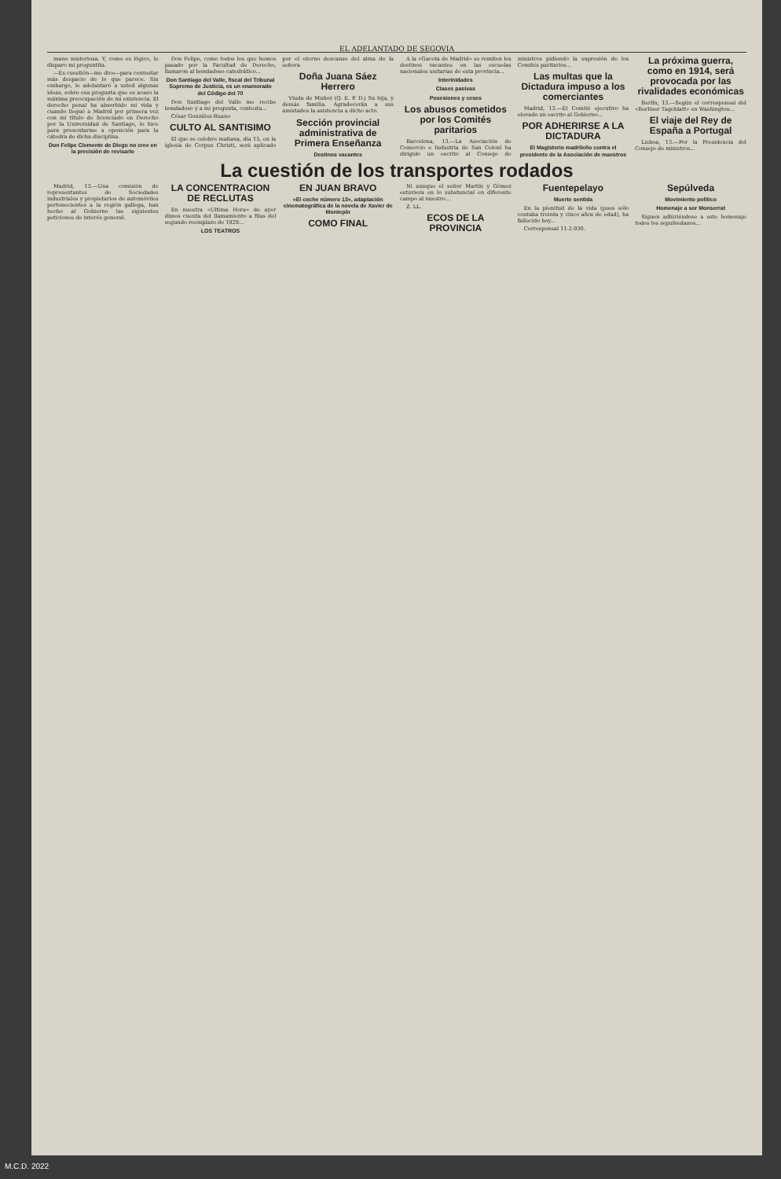EL ADELANTADO DE SEGOVIA
mano misteriosa. Y, como es lógico, le disparo mi preguntita.
—Es cuestión—me dice—para contestar más despacio de lo que parece. Sin embargo, le adelantaré a usted algunas ideas, sobre esa pregunta que es acaso la máxima preocupación de mi existencia. El derecho penal ha absorbido mi vida y cuando llegué a Madrid por primera vez con mi título de licenciado en Derecho por la Universidad de Santiago, lo hice para presentarme a oposición para la cátedra de dicha disciplina.
Don Felipe Clemente de Diego no cree en la precisión de revisarlo
Don Felipe, como todos los que hemos pasado por la Facultad de Derecho, llamaron al bondadoso catedrático...
Don Santiago del Valle, fiscal del Tribunal Supremo de Justicia, es un enamorado del Código del 70
Don Santiago del Valle me recibe bondadoso y a mi pregunta, contesta...
César González-Ruano
CULTO AL SANTISIMO
El que se celebre mañana, día 15, en la iglesia de Corpus Christi, será aplicado por el eterno descanso del alma de la señora
Doña Juana Sáez Herrero
Viuda de Muñoz (Q. E. P. D.) Su hija, y demás familia. Agradecerán a sus amistades la asistencia a dicho acto.
Sección provincial administrativa de Primera Enseñanza
Destinos vacantes
A la «Gaceta de Madrid» se remiten los destinos vacantes en las escuelas nacionales unitarias de esta provincia...
Interinidades
Clases pasivas
Posesiones y ceses
Los abusos cometidos por los Comités paritarios
Barcelona, 13.—La Asociación de Comercio e Industria de San Celoní ha dirigido un escrito al Consejo de ministros pidiendo la supresión de los Comités paritarios...
Las multas que la Dictadura impuso a los comerciantes
Madrid, 13.—El Comité ejecutivo ha elevado un escrito al Gobierno...
POR ADHERIRSE A LA DICTADURA
El Magisterio madrileño contra el presidente de la Asociación de maestros
La próxima guerra, como en 1914, será provocada por las rivalidades económicas
Berlín, 13.—Según el corresponsal del «Berliner Tageblatt» en Washington...
El viaje del Rey de España a Portugal
Lisboa, 13.—Por la Presidencia del Consejo de ministros...
La cuestión de los transportes rodados
Madrid, 13.—Una comisión de representantes de Sociedades industriales y propietarios de automóviles pertenecientes a la región gallega, han hecho al Gobierno las siguientes peticiones de interés general.
LA CONCENTRACION DE RECLUTAS
En nuestra «Ultima Hora» de ayer dimos cuenta del llamamiento a filas del segundo reemplazo de 1929...
LOS TEATROS
EN JUAN BRAVO
«El coche número 13», adaptación cinematográfica de la novela de Xavier de Montepín
COMO FINAL
Ni aunque el señor Martín y Gómez estuviera en lo substancial en diferente campo al nuestro...
Z. LL.
ECOS DE LA PROVINCIA
Fuentepelayo
Muerte sentida
En la plenitud de la vida (pues sólo contaba treinta y cinco años de edad), ha fallecido hoy...
Corresponsal 11-2-930.
Sepúlveda
Movimiento político
Homenaje a sor Monserrat
Siguen adhiriéndose a este homenaje todos los sepulvedanos...
M.C.D. 2022